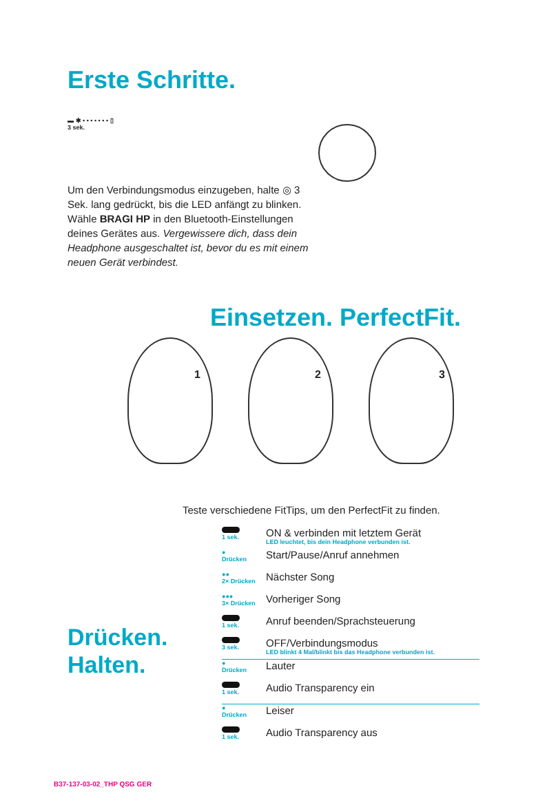Erste Schritte.
▬ ✱ • • • • • • • ▯
3 sek.
Um den Verbindungsmodus einzugeben, halte ◎ 3 Sek. lang gedrückt, bis die LED anfängt zu blinken. Wähle BRAGI HP in den Bluetooth-Einstellungen deines Gerätes aus. Vergewissere dich, dass dein Headphone ausgeschaltet ist, bevor du es mit einem neuen Gerät verbindest.
Einsetzen. PerfectFit.
1 2 3
Teste verschiedene FitTips, um den PerfectFit zu finden.
Drücken.
Halten.
1 sek.
ON & verbinden mit letztem Gerät
LED leuchtet, bis dein Headphone verbunden ist.
●
Drücken
Start/Pause/Anruf annehmen
●●
2× Drücken
Nächster Song
●●●
3× Drücken
Vorheriger Song
1 sek.
Anruf beenden/Sprachsteuerung
3 sek.
OFF/Verbindungsmodus
LED blinkt 4 Mal/blinkt bis das Headphone verbunden ist.
●
Drücken
Lauter
1 sek.
Audio Transparency ein
●
Drücken
Leiser
1 sek.
Audio Transparency aus
B37-137-03-02_THP QSG GER